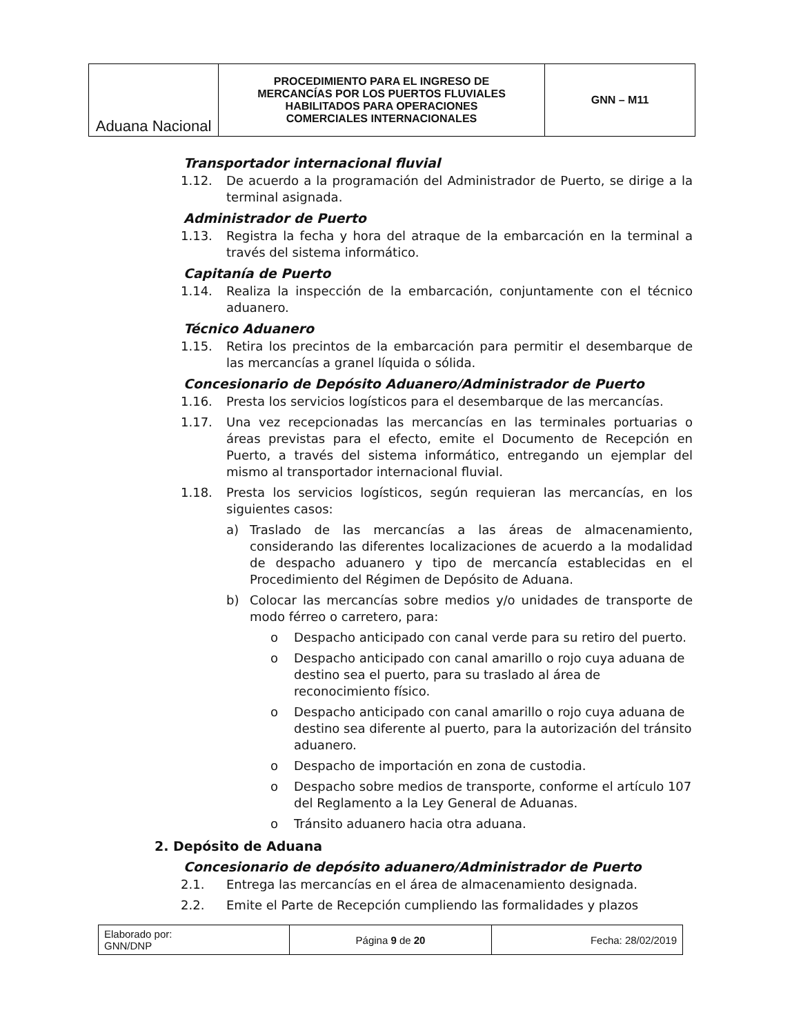| Aduana Nacional | PROCEDIMIENTO PARA EL INGRESO DE MERCANCÍAS POR LOS PUERTOS FLUVIALES HABILITADOS PARA OPERACIONES COMERCIALES INTERNACIONALES | GNN – M11 |
Transportador internacional fluvial
1.12. De acuerdo a la programación del Administrador de Puerto, se dirige a la terminal asignada.
Administrador de Puerto
1.13. Registra la fecha y hora del atraque de la embarcación en la terminal a través del sistema informático.
Capitanía de Puerto
1.14. Realiza la inspección de la embarcación, conjuntamente con el técnico aduanero.
Técnico Aduanero
1.15. Retira los precintos de la embarcación para permitir el desembarque de las mercancías a granel líquida o sólida.
Concesionario de Depósito Aduanero/Administrador de Puerto
1.16. Presta los servicios logísticos para el desembarque de las mercancías.
1.17. Una vez recepcionadas las mercancías en las terminales portuarias o áreas previstas para el efecto, emite el Documento de Recepción en Puerto, a través del sistema informático, entregando un ejemplar del mismo al transportador internacional fluvial.
1.18. Presta los servicios logísticos, según requieran las mercancías, en los siguientes casos:
a) Traslado de las mercancías a las áreas de almacenamiento, considerando las diferentes localizaciones de acuerdo a la modalidad de despacho aduanero y tipo de mercancía establecidas en el Procedimiento del Régimen de Depósito de Aduana.
b) Colocar las mercancías sobre medios y/o unidades de transporte de modo férreo o carretero, para:
o Despacho anticipado con canal verde para su retiro del puerto.
o Despacho anticipado con canal amarillo o rojo cuya aduana de destino sea el puerto, para su traslado al área de reconocimiento físico.
o Despacho anticipado con canal amarillo o rojo cuya aduana de destino sea diferente al puerto, para la autorización del tránsito aduanero.
o Despacho de importación en zona de custodia.
o Despacho sobre medios de transporte, conforme el artículo 107 del Reglamento a la Ley General de Aduanas.
o Tránsito aduanero hacia otra aduana.
2. Depósito de Aduana
Concesionario de depósito aduanero/Administrador de Puerto
2.1. Entrega las mercancías en el área de almacenamiento designada.
2.2. Emite el Parte de Recepción cumpliendo las formalidades y plazos
| Elaborado por: GNN/DNP | Página 9 de 20 | Fecha: 28/02/2019 |